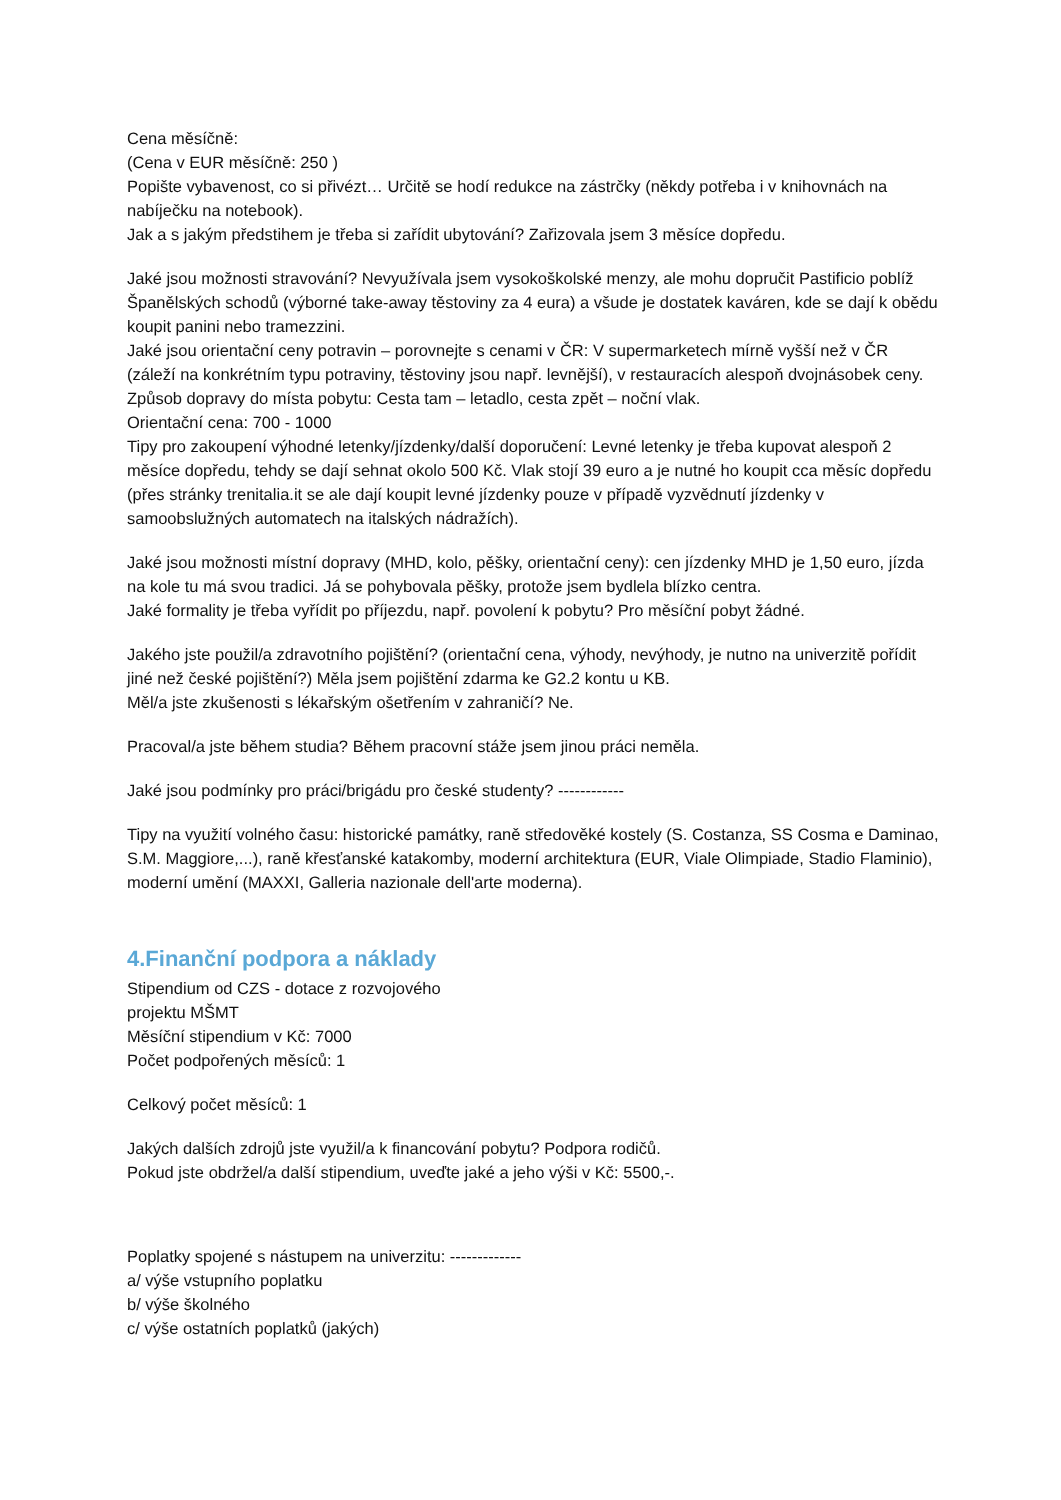Cena měsíčně:
(Cena v EUR měsíčně: 250 )
Popište vybavenost, co si přivézt… Určitě se hodí redukce na zástrčky (někdy potřeba i v knihovnách na nabíječku na notebook).
Jak a s jakým předstihem je třeba si zařídit ubytování? Zařizovala jsem 3 měsíce dopředu.
Jaké jsou možnosti stravování? Nevyužívala jsem vysokoškolské menzy, ale mohu dopručit Pastificio poblíž Španělských schodů (výborné take-away těstoviny za 4 eura) a všude je dostatek kaváren, kde se dají k obědu koupit panini nebo tramezzini.
Jaké jsou orientační ceny potravin – porovnejte s cenami v ČR: V supermarketech mírně vyšší než v ČR (záleží na konkrétním typu potraviny, těstoviny jsou např. levnější), v restauracích alespoň dvojnásobek ceny.
Způsob dopravy do místa pobytu: Cesta tam – letadlo, cesta zpět – noční vlak.
Orientační cena: 700 - 1000
Tipy pro zakoupení výhodné letenky/jízdenky/další doporučení: Levné letenky je třeba kupovat alespoň 2 měsíce dopředu, tehdy se dají sehnat okolo 500 Kč. Vlak stojí 39 euro a je nutné ho koupit cca měsíc dopředu (přes stránky trenitalia.it se ale dají koupit levné jízdenky pouze v případě vyzvědnutí jízdenky v samoobslužných automatech na italských nádražích).
Jaké jsou možnosti místní dopravy (MHD, kolo, pěšky, orientační ceny): cen jízdenky MHD je 1,50 euro, jízda na kole tu má svou tradici. Já se pohybovala pěšky, protože jsem bydlela blízko centra.
Jaké formality je třeba vyřídit po příjezdu, např. povolení k pobytu? Pro měsíční pobyt žádné.
Jakého jste použil/a zdravotního pojištění? (orientační cena, výhody, nevýhody, je nutno na univerzitě pořídit jiné než české pojištění?) Měla jsem pojištění zdarma ke G2.2 kontu u KB.
Měl/a jste zkušenosti s lékařským ošetřením v zahraničí? Ne.
Pracoval/a jste během studia? Během pracovní stáže jsem jinou práci neměla.
Jaké jsou podmínky pro práci/brigádu pro české studenty? ------------
Tipy na využití volného času: historické památky, raně středověké kostely (S. Costanza, SS Cosma e Daminao, S.M. Maggiore,...), raně křesťanské katakomby, moderní architektura (EUR, Viale Olimpiade, Stadio Flaminio), moderní umění (MAXXI, Galleria nazionale dell'arte moderna).
4.Finanční podpora a náklady
Stipendium od CZS - dotace z rozvojového
projektu MŠMT
Měsíční stipendium v Kč: 7000
Počet podpořených měsíců: 1
Celkový počet měsíců: 1
Jakých dalších zdrojů jste využil/a k financování pobytu? Podpora rodičů.
Pokud jste obdržel/a další stipendium, uveďte jaké a jeho výši v Kč: 5500,-.
Poplatky spojené s nástupem na univerzitu: -------------
a/ výše vstupního poplatku
b/ výše školného
c/ výše ostatních poplatků (jakých)